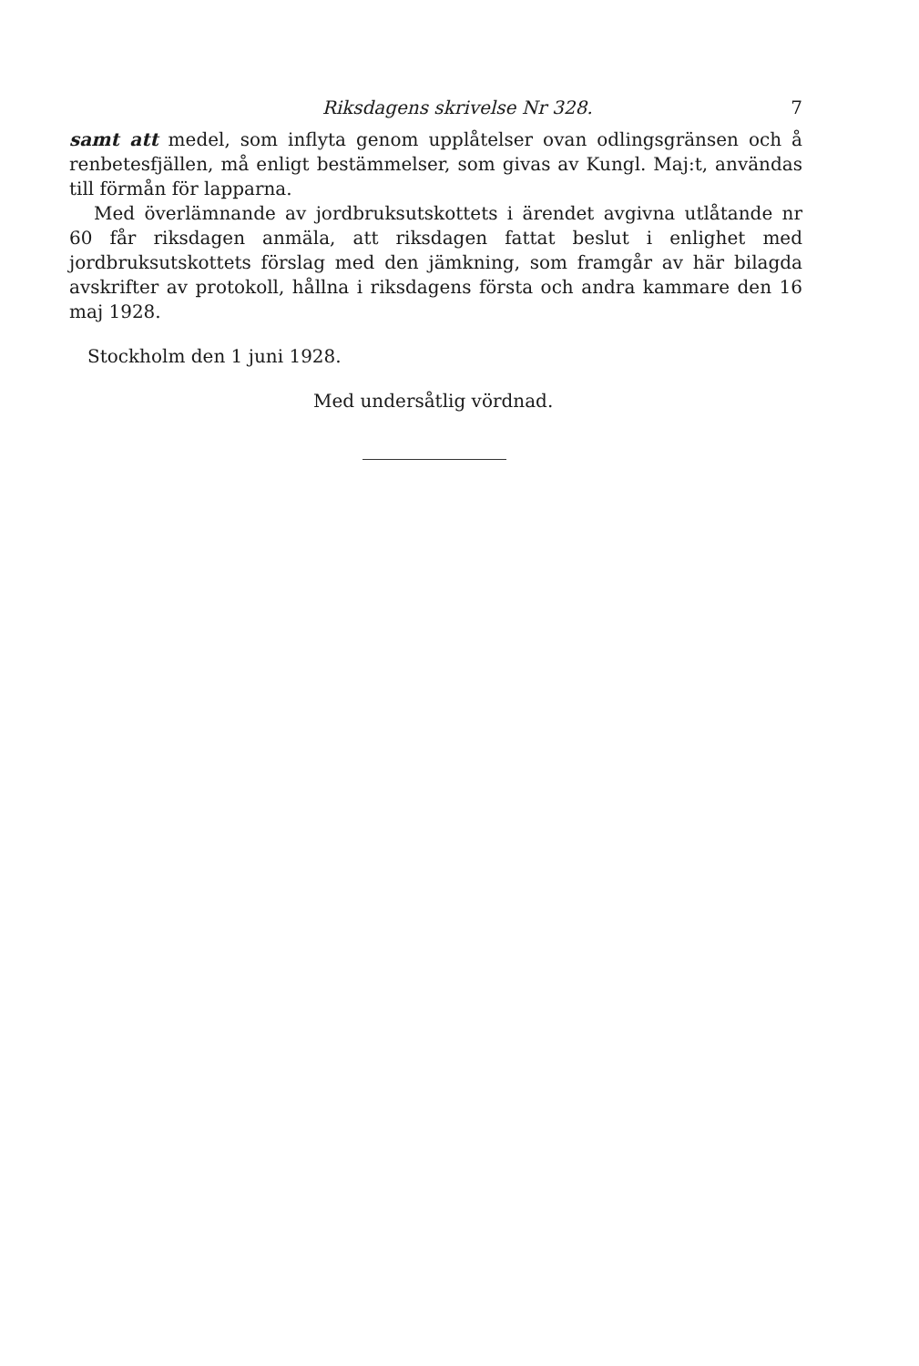Riksdagens skrivelse Nr 328. 7
samt att medel, som inflyta genom upplåtelser ovan odlingsgränsen och å renbetesfjällen, må enligt bestämmelser, som givas av Kungl. Maj:t, användas till förmån för lapparna.
Med överlämnande av jordbruksutskottets i ärendet avgivna utlåtande nr 60 får riksdagen anmäla, att riksdagen fattat beslut i enlighet med jordbruksutskottets förslag med den jämkning, som framgår av här bilagda avskrifter av protokoll, hållna i riksdagens första och andra kammare den 16 maj 1928.
Stockholm den 1 juni 1928.
Med undersåtlig vördnad.